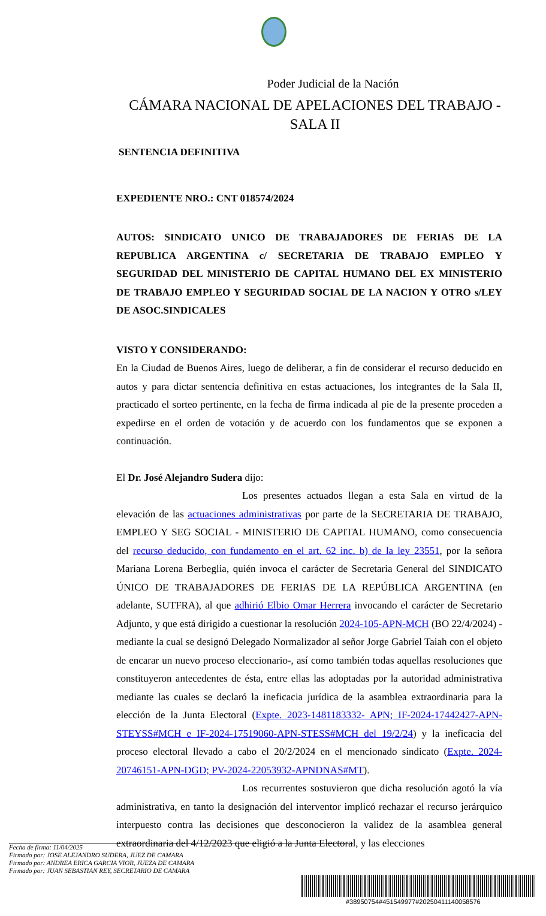Poder Judicial de la Nación
CÁMARA NACIONAL DE APELACIONES DEL TRABAJO - SALA II
SENTENCIA DEFINITIVA
EXPEDIENTE NRO.: CNT 018574/2024
AUTOS: SINDICATO UNICO DE TRABAJADORES DE FERIAS DE LA REPUBLICA ARGENTINA c/ SECRETARIA DE TRABAJO EMPLEO Y SEGURIDAD DEL MINISTERIO DE CAPITAL HUMANO DEL EX MINISTERIO DE TRABAJO EMPLEO Y SEGURIDAD SOCIAL DE LA NACION Y OTRO s/LEY DE ASOC.SINDICALES
VISTO Y CONSIDERANDO:
En la Ciudad de Buenos Aires, luego de deliberar, a fin de considerar el recurso deducido en autos y para dictar sentencia definitiva en estas actuaciones, los integrantes de la Sala II, practicado el sorteo pertinente, en la fecha de firma indicada al pie de la presente proceden a expedirse en el orden de votación y de acuerdo con los fundamentos que se exponen a continuación.
El Dr. José Alejandro Sudera dijo:
Los presentes actuados llegan a esta Sala en virtud de la elevación de las actuaciones administrativas por parte de la SECRETARIA DE TRABAJO, EMPLEO Y SEG SOCIAL - MINISTERIO DE CAPITAL HUMANO, como consecuencia del recurso deducido, con fundamento en el art. 62 inc. b) de la ley 23551, por la señora Mariana Lorena Berbeglia, quién invoca el carácter de Secretaria General del SINDICATO ÚNICO DE TRABAJADORES DE FERIAS DE LA REPÚBLICA ARGENTINA (en adelante, SUTFRA), al que adhirió Elbio Omar Herrera invocando el carácter de Secretario Adjunto, y que está dirigido a cuestionar la resolución 2024-105-APN-MCH (BO 22/4/2024) -mediante la cual se designó Delegado Normalizador al señor Jorge Gabriel Taiah con el objeto de encarar un nuevo proceso eleccionario-, así como también todas aquellas resoluciones que constituyeron antecedentes de ésta, entre ellas las adoptadas por la autoridad administrativa mediante las cuales se declaró la ineficacia jurídica de la asamblea extraordinaria para la elección de la Junta Electoral (Expte. 2023-1481183332- APN; IF-2024-17442427-APN-STEYSS#MCH e IF-2024-17519060-APN-STESS#MCH del 19/2/24) y la ineficacia del proceso electoral llevado a cabo el 20/2/2024 en el mencionado sindicato (Expte. 2024-20746151-APN-DGD; PV-2024-22053932-APNDNAS#MT).
Los recurrentes sostuvieron que dicha resolución agotó la vía administrativa, en tanto la designación del interventor implicó rechazar el recurso jerárquico interpuesto contra las decisiones que desconocieron la validez de la asamblea general extraordinaria del 4/12/2023 que eligió a la Junta Electoral, y las elecciones
Fecha de firma: 11/04/2025
Firmado por: JOSE ALEJANDRO SUDERA, JUEZ DE CAMARA
Firmado por: ANDREA ERICA GARCIA VIOR, JUEZA DE CAMARA
Firmado por: JUAN SEBASTIAN REY, SECRETARIO DE CAMARA
#38950754#451549977#20250411140058576